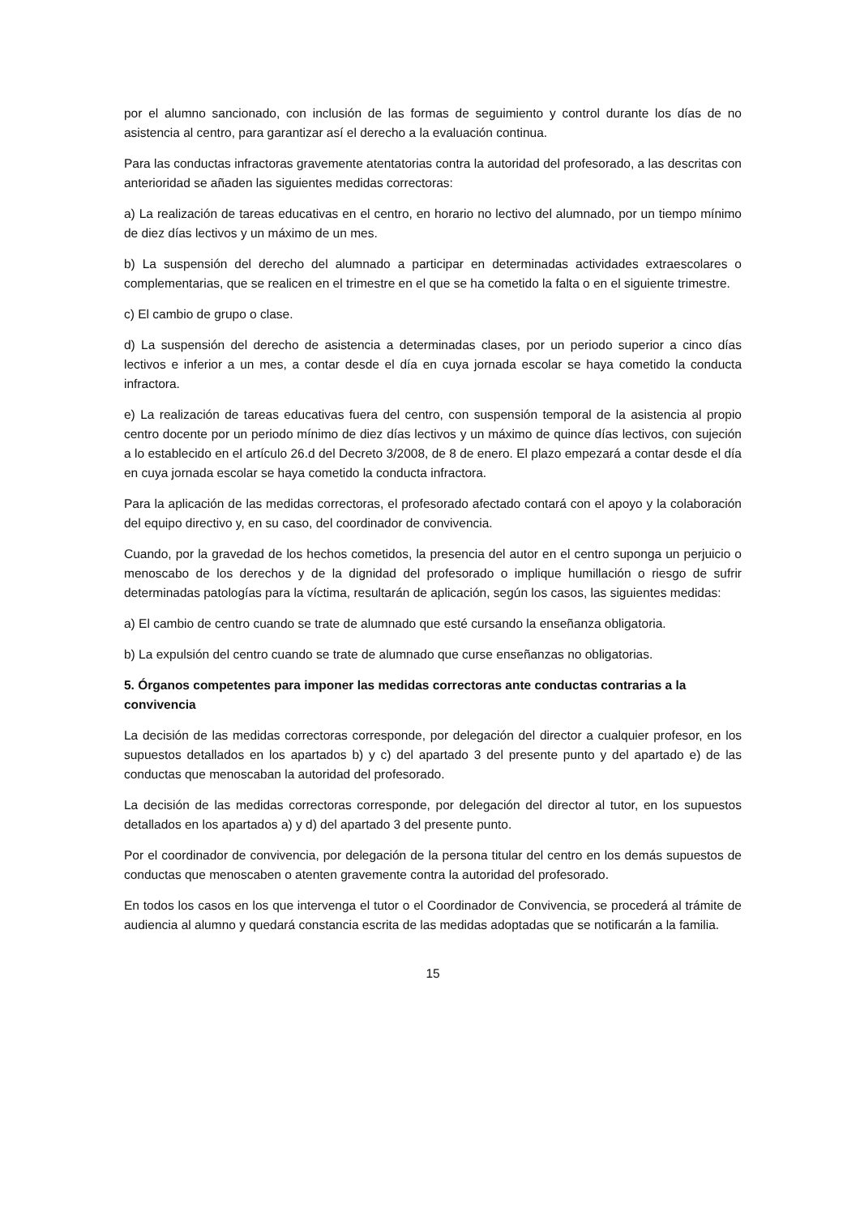por el alumno sancionado, con inclusión de las formas de seguimiento y control durante los días de no asistencia al centro, para garantizar así el derecho a la evaluación continua.
Para las conductas infractoras gravemente atentatorias contra la autoridad del profesorado, a las descritas con anterioridad se añaden las siguientes medidas correctoras:
a) La realización de tareas educativas en el centro, en horario no lectivo del alumnado, por un tiempo mínimo de diez días lectivos y un máximo de un mes.
b) La suspensión del derecho del alumnado a participar en determinadas actividades extraescolares o complementarias, que se realicen en el trimestre en el que se ha cometido la falta o en el siguiente trimestre.
c) El cambio de grupo o clase.
d) La suspensión del derecho de asistencia a determinadas clases, por un periodo superior a cinco días lectivos e inferior a un mes, a contar desde el día en cuya jornada escolar se haya cometido la conducta infractora.
e) La realización de tareas educativas fuera del centro, con suspensión temporal de la asistencia al propio centro docente por un periodo mínimo de diez días lectivos y un máximo de quince días lectivos, con sujeción a lo establecido en el artículo 26.d del Decreto 3/2008, de 8 de enero. El plazo empezará a contar desde el día en cuya jornada escolar se haya cometido la conducta infractora.
Para la aplicación de las medidas correctoras, el profesorado afectado contará con el apoyo y la colaboración del equipo directivo y, en su caso, del coordinador de convivencia.
Cuando, por la gravedad de los hechos cometidos, la presencia del autor en el centro suponga un perjuicio o menoscabo de los derechos y de la dignidad del profesorado o implique humillación o riesgo de sufrir determinadas patologías para la víctima, resultarán de aplicación, según los casos, las siguientes medidas:
a) El cambio de centro cuando se trate de alumnado que esté cursando la enseñanza obligatoria.
b) La expulsión del centro cuando se trate de alumnado que curse enseñanzas no obligatorias.
5. Órganos competentes para imponer las medidas correctoras ante conductas contrarias a la convivencia
La decisión de las medidas correctoras corresponde, por delegación del director a cualquier profesor, en los supuestos detallados en los apartados b) y c) del apartado 3 del presente punto y del apartado e) de las conductas que menoscaban la autoridad del profesorado.
La decisión de las medidas correctoras corresponde, por delegación del director al tutor, en los supuestos detallados en los apartados a) y d) del apartado 3 del presente punto.
Por el coordinador de convivencia, por delegación de la persona titular del centro en los demás supuestos de conductas que menoscaben o atenten gravemente contra la autoridad del profesorado.
En todos los casos en los que intervenga el tutor o el Coordinador de Convivencia, se procederá al trámite de audiencia al alumno y quedará constancia escrita de las medidas adoptadas que se notificarán a la familia.
15